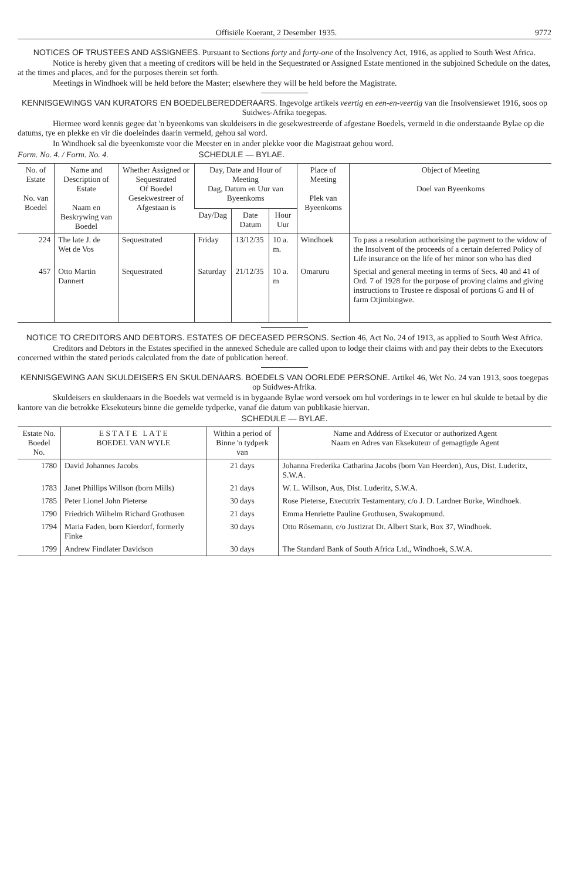Offisiële Koerant, 2 Desember 1935. 9772
NOTICES OF TRUSTEES AND ASSIGNEES. Pursuant to Sections forty and forty-one of the Insolvency Act, 1916, as applied to South West Africa.
Notice is hereby given that a meeting of creditors will be held in the Sequestrated or Assigned Estate mentioned in the subjoined Schedule on the dates, at the times and places, and for the purposes therein set forth.
Meetings in Windhoek will be held before the Master; elsewhere they will be held before the Magistrate.
KENNISGEWINGS VAN KURATORS EN BOEDELBEREDDERAARS. Ingevolge artikels veertig en een-en-veertig van die Insolvensiewet 1916, soos op Suidwes-Afrika toegepas.
Hiermee word kennis gegee dat 'n byeenkoms van skuldeisers in die gesekwestreerde of afgestane Boedels, vermeld in die onderstaande Bylae op die datums, tye en plekke en vir die doeleindes daarin vermeld, gehou sal word.
In Windhoek sal die byeenkomste voor die Meester en in ander plekke voor die Magistraat gehou word.
Form. No. 4. / Form. No. 4. SCHEDULE — BYLAE.
| No. of Estate No. van Boedel | Name and Description of Estate Naam en Beskrywing van Boedel | Whether Assigned or Sequestrated Of Boedel Gesekwestreer of Afgestaan is | Day, Date and Hour of Meeting Dag, Datum en Uur van Byeenkoms | | | Place of Meeting Plek van Byeenkoms | Object of Meeting Doel van Byeenkoms |
| --- | --- | --- | --- | --- | --- | --- | --- |
| | | | Day/Dag | Date Datum | Hour Uur | | |
| 224 | The late J. de Wet de Vos | Sequestrated | Friday | 13/12/35 | 10 a. m. | Windhoek | To pass a resolution authorising the payment to the widow of the Insolvent of the proceeds of a certain deferred Policy of Life insurance on the life of her minor son who has died |
| 457 | Otto Martin Dannert | Sequestrated | Saturday | 21/12/35 | 10 a. m | Omaruru | Special and general meeting in terms of Secs. 40 and 41 of Ord. 7 of 1928 for the purpose of proving claims and giving instructions to Trustee re disposal of portions G and H of farm Otjimbingwe. |
NOTICE TO CREDITORS AND DEBTORS. ESTATES OF DECEASED PERSONS. Section 46, Act No. 24 of 1913, as applied to South West Africa.
Creditors and Debtors in the Estates specified in the annexed Schedule are called upon to lodge their claims with and pay their debts to the Executors concerned within the stated periods calculated from the date of publication hereof.
KENNISGEWING AAN SKULDEISERS EN SKULDENAARS. BOEDELS VAN OORLEDE PERSONE. Artikel 46, Wet No. 24 van 1913, soos toegepas op Suidwes-Afrika.
Skuldeisers en skuldenaars in die Boedels wat vermeld is in bygaande Bylae word versoek om hul vorderings in te lewer en hul skulde te betaal by die kantore van die betrokke Eksekuteurs binne die gemelde tydperke, vanaf die datum van publikasie hiervan.
SCHEDULE — BYLAE.
| Estate No. Boedel No. | E S T A T E L A T E BOEDEL VAN WYLE | Within a period of Binne 'n tydperk van | Name and Address of Executor or authorized Agent Naam en Adres van Eksekuteur of gemagtigde Agent |
| --- | --- | --- | --- |
| 1780 | David Johannes Jacobs | 21 days | Johanna Frederika Catharina Jacobs (born Van Heerden), Aus, Dist. Luderitz, S.W.A. |
| 1783 | Janet Phillips Willson (born Mills) | 21 days | W. L. Willson, Aus, Dist. Luderitz, S.W.A. |
| 1785 | Peter Lionel John Pieterse | 30 days | Rose Pieterse, Executrix Testamentary, c/o J. D. Lardner Burke, Windhoek. |
| 1790 | Friedrich Wilhelm Richard Grothusen | 21 days | Emma Henriette Pauline Grothusen, Swakopmund. |
| 1794 | Maria Faden, born Kierdorf, formerly Finke | 30 days | Otto Rösemann, c/o Justizrat Dr. Albert Stark, Box 37, Windhoek. |
| 1799 | Andrew Findlater Davidson | 30 days | The Standard Bank of South Africa Ltd., Windhoek, S.W.A. |